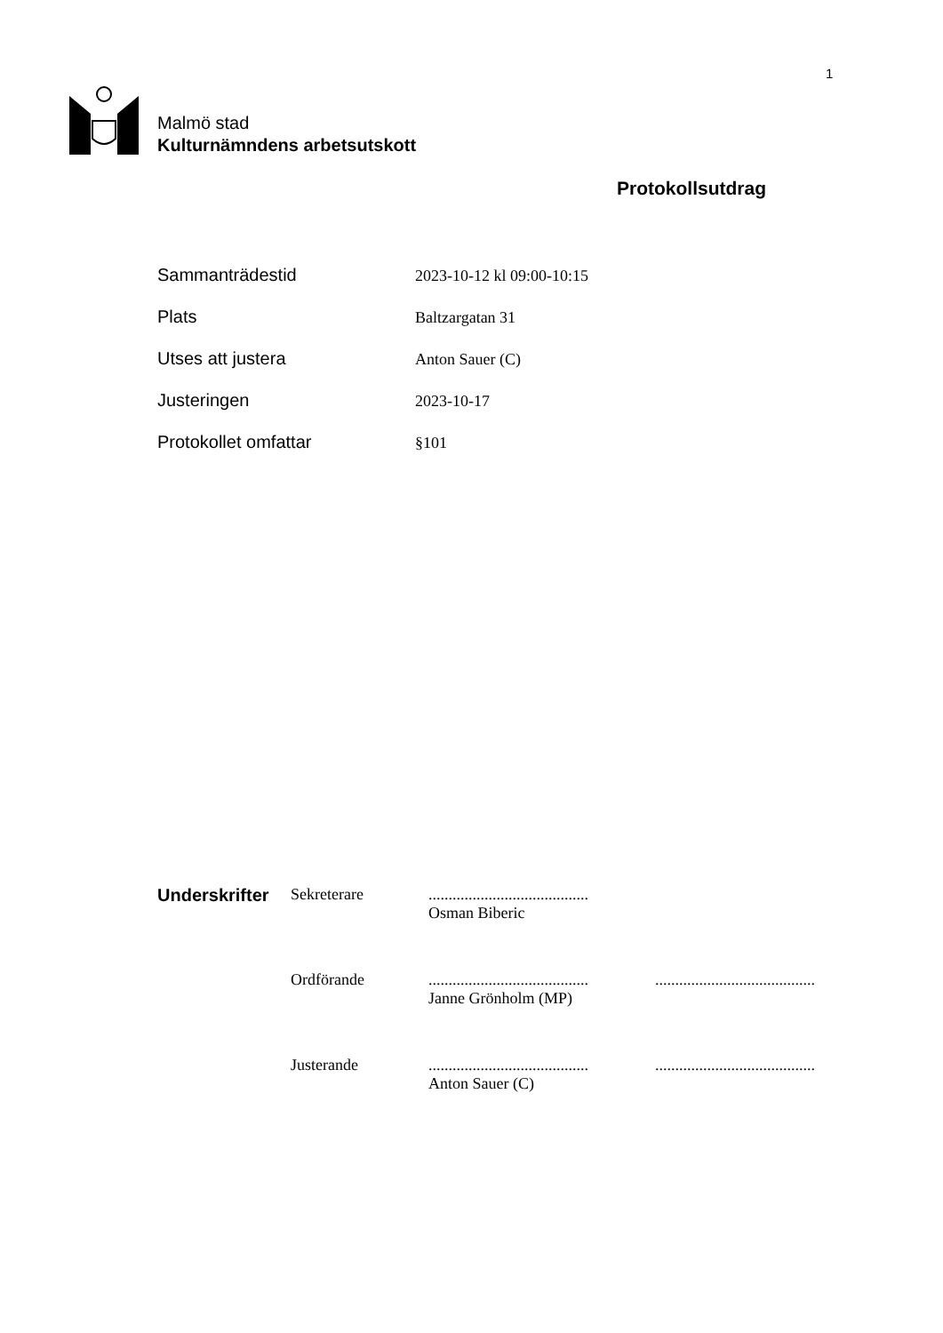1
Malmö stad
Kulturnämndens arbetsutskott
Protokollsutdrag
Sammanträdestid 2023-10-12 kl 09:00-10:15
Plats Baltzargatan 31
Utses att justera Anton Sauer (C)
Justeringen 2023-10-17
Protokollet omfattar §101
Underskrifter
Sekreterare ........................................
Osman Biberic
Ordförande ........................................
Janne Grönholm (MP)
........................................
Justerande ........................................
Anton Sauer (C)
........................................